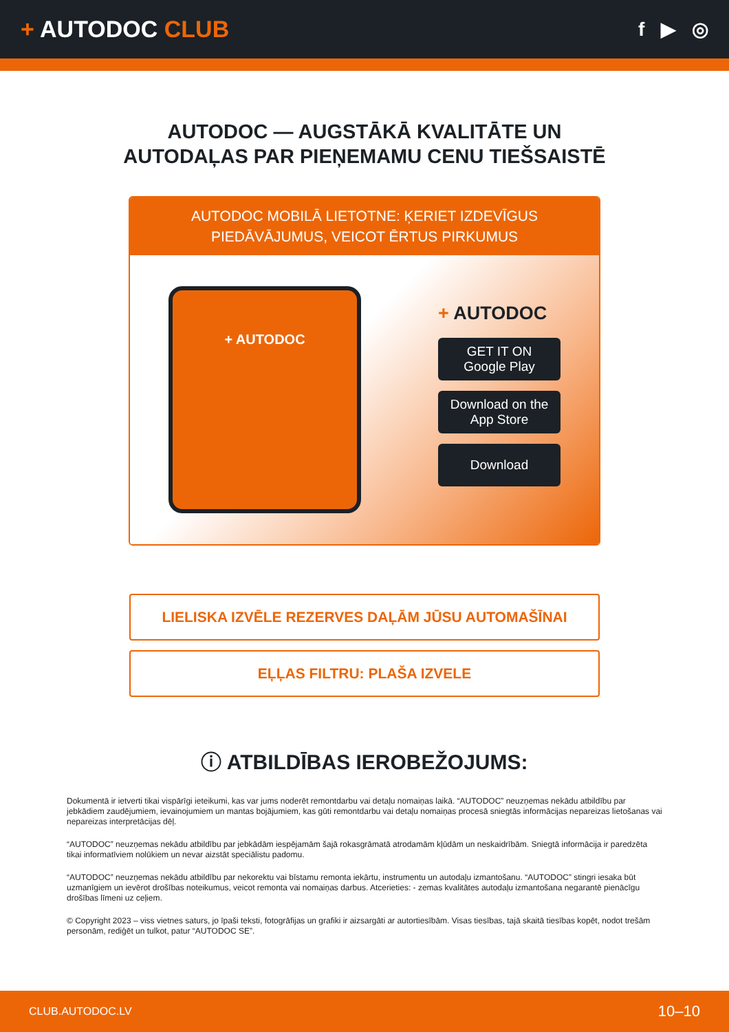+ AUTODOC CLUB
f ▶ ◎
AUTODOC — AUGSTĀKĀ KVALITĀTE UN
AUTODAĻAS PAR PIEŅEMAMU CENU TIEŠSAISTĒ
AUTODOC MOBILĀ LIETOTNE: ĶERIET IZDEVĪGUS PIEDĀVĀJUMUS, VEICOT ĒRTUS PIRKUMUS
+ AUTODOC
+ AUTODOC
GET IT ON
Google Play
Download on the
App Store
Download
LIELISKA IZVĒLE REZERVES DAĻĀM JŪSU AUTOMAŠĪNAI
EĻĻAS FILTRU: PLAŠA IZVELE
ⓘ ATBILDĪBAS IEROBEŽOJUMS:
Dokumentā ir ietverti tikai vispārīgi ieteikumi, kas var jums noderēt remontdarbu vai detaļu nomaiņas laikā. “AUTODOC” neuzņemas nekādu atbildību par jebkādiem zaudējumiem, ievainojumiem un mantas bojājumiem, kas gūti remontdarbu vai detaļu nomaiņas procesā sniegtās informācijas nepareizas lietošanas vai nepareizas interpretācijas dēļ.
“AUTODOC” neuzņemas nekādu atbildību par jebkādām iespējamām šajā rokasgrāmatā atrodamām kļūdām un neskaidrībām. Sniegtā informācija ir paredzēta tikai informatīviem nolūkiem un nevar aizstāt speciālistu padomu.
“AUTODOC” neuzņemas nekādu atbildību par nekorektu vai bīstamu remonta iekārtu, instrumentu un autodaļu izmantošanu. “AUTODOC” stingri iesaka būt uzmanīgiem un ievērot drošības noteikumus, veicot remonta vai nomaiņas darbus. Atcerieties: - zemas kvalitātes autodaļu izmantošana negarantē pienācīgu drošības līmeni uz ceļiem.
© Copyright 2023 – viss vietnes saturs, jo īpaši teksti, fotogrāfijas un grafiki ir aizsargāti ar autortiesībām. Visas tiesības, tajā skaitā tiesības kopēt, nodot trešām personām, rediģēt un tulkot, patur “AUTODOC SE”.
CLUB.AUTODOC.LV 10–10